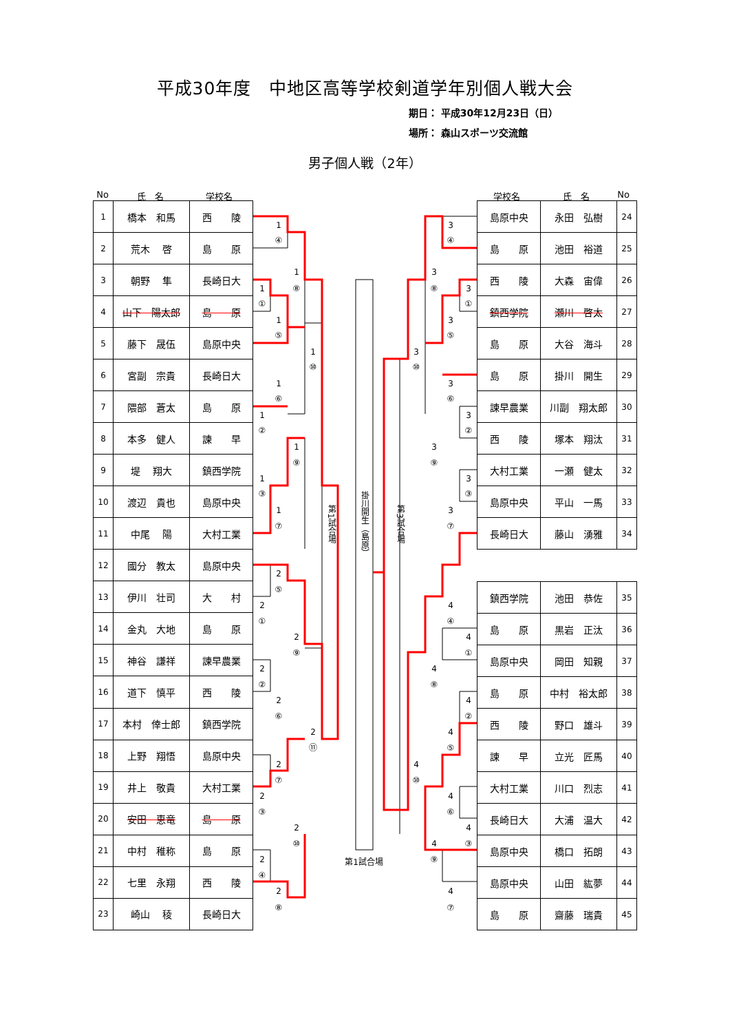平成30年度　中地区高等学校剣道学年別個人戦大会
期日： 平成30年12月23日（日）
場所： 森山スポーツ交流館
男子個人戦（2年）
No 氏　名 学校名 学校名 氏　名 No
| 1 | 橋本 和馬 | 西 陵 |
| 2 | 荒木 啓 | 島 原 |
| 3 | 朝野 隼 | 長崎日大 |
| 4 | 山下 陽太郎 | 島 原 |
| 5 | 藤下 晟伍 | 島原中央 |
| 6 | 宮副 宗貴 | 長崎日大 |
| 7 | 隈部 蒼太 | 島 原 |
| 8 | 本多 健人 | 諫 早 |
| 9 | 堤 翔大 | 鎮西学院 |
| 10 | 渡辺 貴也 | 島原中央 |
| 11 | 中尾 陽 | 大村工業 |
| 12 | 國分 教太 | 島原中央 |
| 13 | 伊川 壮司 | 大 村 |
| 14 | 金丸 大地 | 島 原 |
| 15 | 神谷 謙祥 | 諫早農業 |
| 16 | 道下 慎平 | 西 陵 |
| 17 | 本村 倖士郎 | 鎮西学院 |
| 18 | 上野 翔悟 | 島原中央 |
| 19 | 井上 敬貴 | 大村工業 |
| 20 | 安田 恵竜 | 島 原 |
| 21 | 中村 稚称 | 島 原 |
| 22 | 七里 永翔 | 西 陵 |
| 23 | 崎山 稜 | 長崎日大 |
1
④
1
①
1
⑧
1
⑤
1
⑩
1
⑥
1
②
1
⑨
1
③
1
⑦
2
⑤
2
①
2
⑨
2
②
2
⑥
2
⑪
2
⑦
2
③
2
⑩
2
④
2
⑧
第1試合場
掛川開生（島原）
第3試合場
第1試合場
3
④
3
⑧
3
①
3
⑤
3
⑩
3
⑥
3
②
3
⑨
3
③
3
⑦
4
④
4
①
4
⑧
4
②
4
⑤
4
⑩
4
⑥
4
③
4
⑨
4
⑦
| 島原中央 | 永田 弘樹 | 24 |
| 島 原 | 池田 裕道 | 25 |
| 西 陵 | 大森 宙偉 | 26 |
| 鎮西学院 | 瀬川 啓太 | 27 |
| 島 原 | 大谷 海斗 | 28 |
| 島 原 | 掛川 開生 | 29 |
| 諫早農業 | 川副 翔太郎 | 30 |
| 西 陵 | 塚本 翔汰 | 31 |
| 大村工業 | 一瀬 健太 | 32 |
| 島原中央 | 平山 一馬 | 33 |
| 長崎日大 | 藤山 湧雅 | 34 |
| 鎮西学院 | 池田 恭佐 | 35 |
| 島 原 | 黒岩 正汰 | 36 |
| 島原中央 | 岡田 知親 | 37 |
| 島 原 | 中村 裕太郎 | 38 |
| 西 陵 | 野口 雄斗 | 39 |
| 諫 早 | 立光 匠馬 | 40 |
| 大村工業 | 川口 烈志 | 41 |
| 長崎日大 | 大浦 温大 | 42 |
| 島原中央 | 橋口 拓朗 | 43 |
| 島原中央 | 山田 紘夢 | 44 |
| 島 原 | 齋藤 瑞貴 | 45 |